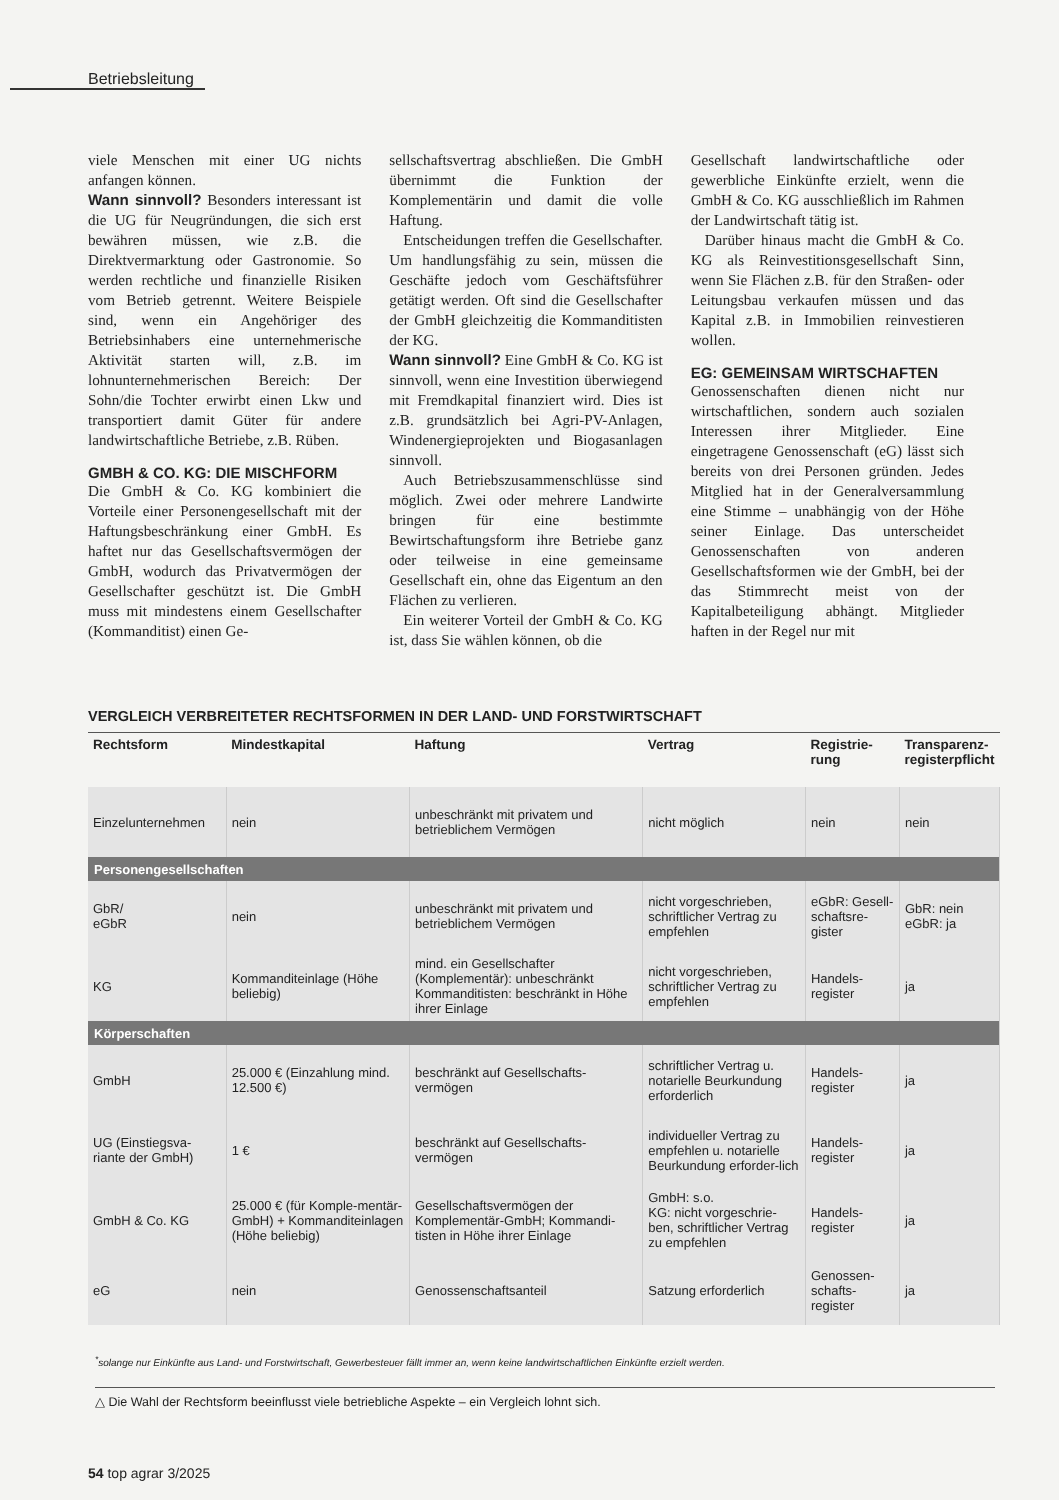Betriebsleitung
viele Menschen mit einer UG nichts anfangen können.
Wann sinnvoll? Besonders interessant ist die UG für Neugründungen, die sich erst bewähren müssen, wie z.B. die Direktvermarktung oder Gastronomie. So werden rechtliche und finanzielle Risiken vom Betrieb getrennt. Weitere Beispiele sind, wenn ein Angehöriger des Betriebsinhabers eine unternehmerische Aktivität starten will, z.B. im lohnunternehmerischen Bereich: Der Sohn/die Tochter erwirbt einen Lkw und transportiert damit Güter für andere landwirtschaftliche Betriebe, z.B. Rüben.
GMBH & CO. KG: DIE MISCHFORM
Die GmbH & Co. KG kombiniert die Vorteile einer Personengesellschaft mit der Haftungsbeschränkung einer GmbH. Es haftet nur das Gesellschaftsvermögen der GmbH, wodurch das Privatvermögen der Gesellschafter geschützt ist. Die GmbH muss mit mindestens einem Gesellschafter (Kommanditist) einen Ge-
sellschaftsvertrag abschließen. Die GmbH übernimmt die Funktion der Komplementärin und damit die volle Haftung.
Entscheidungen treffen die Gesellschafter. Um handlungsfähig zu sein, müssen die Geschäfte jedoch vom Geschäftsführer getätigt werden. Oft sind die Gesellschafter der GmbH gleichzeitig die Kommanditisten der KG.
Wann sinnvoll? Eine GmbH & Co. KG ist sinnvoll, wenn eine Investition überwiegend mit Fremdkapital finanziert wird. Dies ist z.B. grundsätzlich bei Agri-PV-Anlagen, Windenergieprojekten und Biogasanlagen sinnvoll.
Auch Betriebszusammenschlüsse sind möglich. Zwei oder mehrere Landwirte bringen für eine bestimmte Bewirtschaftungsform ihre Betriebe ganz oder teilweise in eine gemeinsame Gesellschaft ein, ohne das Eigentum an den Flächen zu verlieren.
Ein weiterer Vorteil der GmbH & Co. KG ist, dass Sie wählen können, ob die
Gesellschaft landwirtschaftliche oder gewerbliche Einkünfte erzielt, wenn die GmbH & Co. KG ausschließlich im Rahmen der Landwirtschaft tätig ist.
Darüber hinaus macht die GmbH & Co. KG als Reinvestitionsgesellschaft Sinn, wenn Sie Flächen z.B. für den Straßen- oder Leitungsbau verkaufen müssen und das Kapital z.B. in Immobilien reinvestieren wollen.
EG: GEMEINSAM WIRTSCHAFTEN
Genossenschaften dienen nicht nur wirtschaftlichen, sondern auch sozialen Interessen ihrer Mitglieder. Eine eingetragene Genossenschaft (eG) lässt sich bereits von drei Personen gründen. Jedes Mitglied hat in der Generalversammlung eine Stimme – unabhängig von der Höhe seiner Einlage. Das unterscheidet Genossenschaften von anderen Gesellschaftsformen wie der GmbH, bei der das Stimmrecht meist von der Kapitalbeteiligung abhängt. Mitglieder haften in der Regel nur mit
VERGLEICH VERBREITETER RECHTSFORMEN IN DER LAND- UND FORSTWIRTSCHAFT
| Rechtsform | Mindestkapital | Haftung | Vertrag | Registrie- rung | Transparenz- registerpflicht |
| --- | --- | --- | --- | --- | --- |
| Einzelunternehmen | nein | unbeschränkt mit privatem und betrieblichem Vermögen | nicht möglich | nein | nein |
| Personengesellschaften | | | | | |
| GbR/ eGbR | nein | unbeschränkt mit privatem und betrieblichem Vermögen | nicht vorgeschrieben, schriftlicher Vertrag zu empfehlen | eGbR: Gesell-schaftsre-gister | GbR: nein eGbR: ja |
| KG | Kommanditeinlage (Höhe beliebig) | mind. ein Gesellschafter (Komplementär): unbeschränkt Kommanditisten: beschränkt in Höhe ihrer Einlage | nicht vorgeschrieben, schriftlicher Vertrag zu empfehlen | Handels-register | ja |
| Körperschaften | | | | | |
| GmbH | 25.000 € (Einzahlung mind. 12.500 €) | beschränkt auf Gesellschafts-vermögen | schriftlicher Vertrag u. notarielle Beurkundung erforderlich | Handels-register | ja |
| UG (Einstiegsva-riante der GmbH) | 1 € | beschränkt auf Gesellschafts-vermögen | individueller Vertrag zu empfehlen u. notarielle Beurkundung erforder-lich | Handels-register | ja |
| GmbH & Co. KG | 25.000 € (für Komple-mentär-GmbH) + Kommanditeinlagen (Höhe beliebig) | Gesellschaftsvermögen der Komplementär-GmbH; Kommandi-tisten in Höhe ihrer Einlage | GmbH: s.o. KG: nicht vorgeschrie-ben, schriftlicher Vertrag zu empfehlen | Handels-register | ja |
| eG | nein | Genossenschaftsanteil | Satzung erforderlich | Genossen-schafts-register | ja |
<sup>*</sup> solange nur Einkünfte aus Land- und Forstwirtschaft, Gewerbesteuer fällt immer an, wenn keine landwirtschaftlichen Einkünfte erzielt werden.
△ Die Wahl der Rechtsform beeinflusst viele betriebliche Aspekte – ein Vergleich lohnt sich.
54 top agrar 3/2025